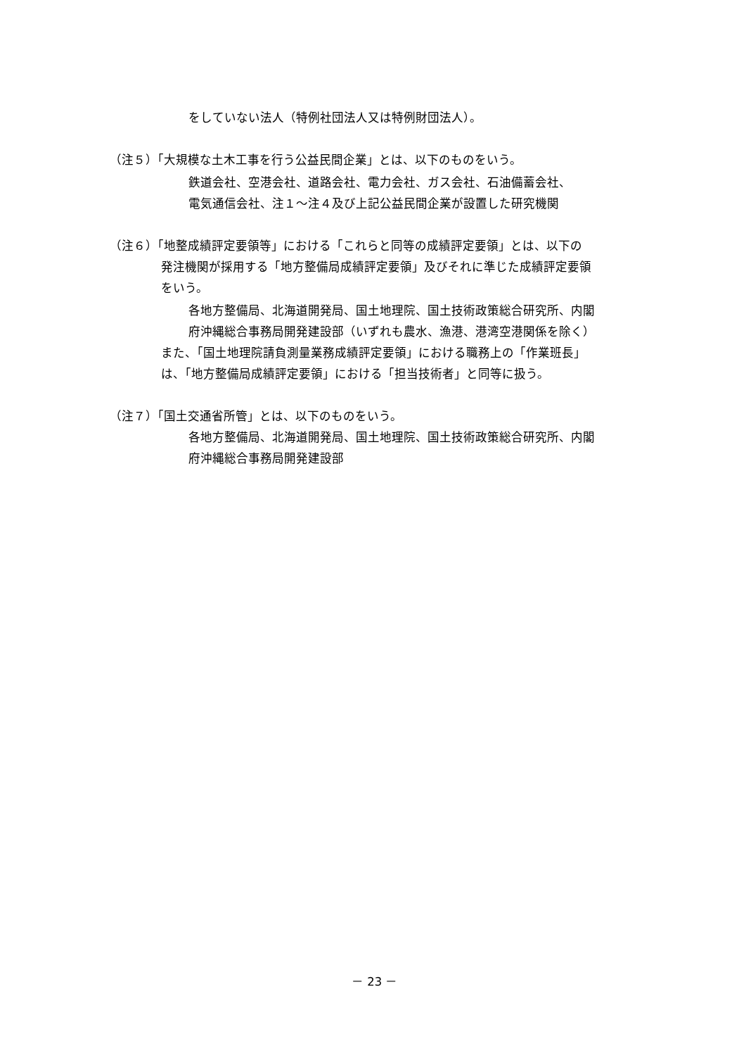をしていない法人（特例社団法人又は特例財団法人）。
（注５）「大規模な土木工事を行う公益民間企業」とは、以下のものをいう。
鉄道会社、空港会社、道路会社、電力会社、ガス会社、石油備蓄会社、
電気通信会社、注１～注４及び上記公益民間企業が設置した研究機関
（注６）「地整成績評定要領等」における「これらと同等の成績評定要領」とは、以下の
発注機関が採用する「地方整備局成績評定要領」及びそれに準じた成績評定要領
をいう。
各地方整備局、北海道開発局、国土地理院、国土技術政策総合研究所、内閣
府沖縄総合事務局開発建設部（いずれも農水、漁港、港湾空港関係を除く）
また、「国土地理院請負測量業務成績評定要領」における職務上の「作業班長」
は、「地方整備局成績評定要領」における「担当技術者」と同等に扱う。
（注７）「国土交通省所管」とは、以下のものをいう。
各地方整備局、北海道開発局、国土地理院、国土技術政策総合研究所、内閣
府沖縄総合事務局開発建設部
－ 23 －